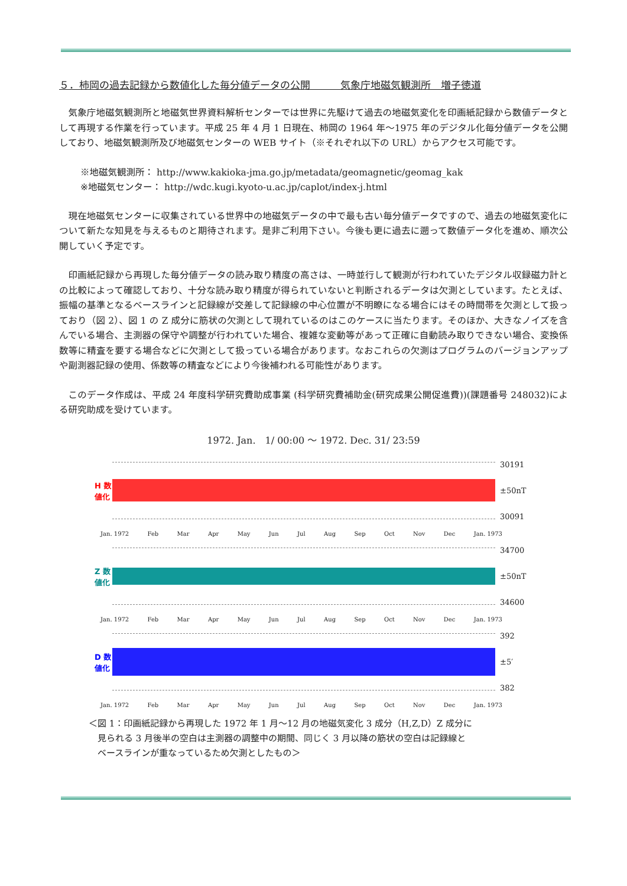５．柿岡の過去記録から数値化した毎分値データの公開　　　気象庁地磁気観測所　増子徳道
気象庁地磁気観測所と地磁気世界資料解析センターでは世界に先駆けて過去の地磁気変化を印画紙記録から数値データとして再現する作業を行っています。平成 25 年 4 月 1 日現在、柿岡の 1964 年～1975 年のデジタル化毎分値データを公開しており、地磁気観測所及び地磁気センターの WEB サイト（※それぞれ以下の URL）からアクセス可能です。
※地磁気観測所： http://www.kakioka-jma.go.jp/metadata/geomagnetic/geomag_kak
※地磁気センター： http://wdc.kugi.kyoto-u.ac.jp/caplot/index-j.html
現在地磁気センターに収集されている世界中の地磁気データの中で最も古い毎分値データですので、過去の地磁気変化について新たな知見を与えるものと期待されます。是非ご利用下さい。今後も更に過去に遡って数値データ化を進め、順次公開していく予定です。
印画紙記録から再現した毎分値データの読み取り精度の高さは、一時並行して観測が行われていたデジタル収録磁力計との比較によって確認しており、十分な読み取り精度が得られていないと判断されるデータは欠測としています。たとえば、振幅の基準となるベースラインと記録線が交差して記録線の中心位置が不明瞭になる場合にはその時間帯を欠測として扱っており（図 2）、図 1 の Z 成分に筋状の欠測として現れているのはこのケースに当たります。そのほか、大きなノイズを含んでいる場合、主測器の保守や調整が行われていた場合、複雑な変動等があって正確に自動読み取りできない場合、変換係数等に精査を要する場合などに欠測として扱っている場合があります。なおこれらの欠測はプログラムのバージョンアップや副測器記録の使用、係数等の精査などにより今後補われる可能性があります。
このデータ作成は、平成 24 年度科学研究費助成事業 (科学研究費補助金(研究成果公開促進費))(課題番号 248032)による研究助成を受けています。
1972. Jan.　1/ 00:00 ～ 1972. Dec. 31/ 23:59
H 数値化
30191
±50nT
30091
Jan. 1972 Feb Mar Apr May Jun Jul Aug Sep Oct Nov Dec Jan. 1973
Z 数値化
34700
±50nT
34600
Jan. 1972 Feb Mar Apr May Jun Jul Aug Sep Oct Nov Dec Jan. 1973
D 数値化
392
±5′
382
Jan. 1972 Feb Mar Apr May Jun Jul Aug Sep Oct Nov Dec Jan. 1973
＜図 1：印画紙記録から再現した 1972 年 1 月～12 月の地磁気変化 3 成分（H,Z,D）Z 成分に
　見られる 3 月後半の空白は主測器の調整中の期間、同じく 3 月以降の筋状の空白は記録線と
　ベースラインが重なっているため欠測としたもの＞